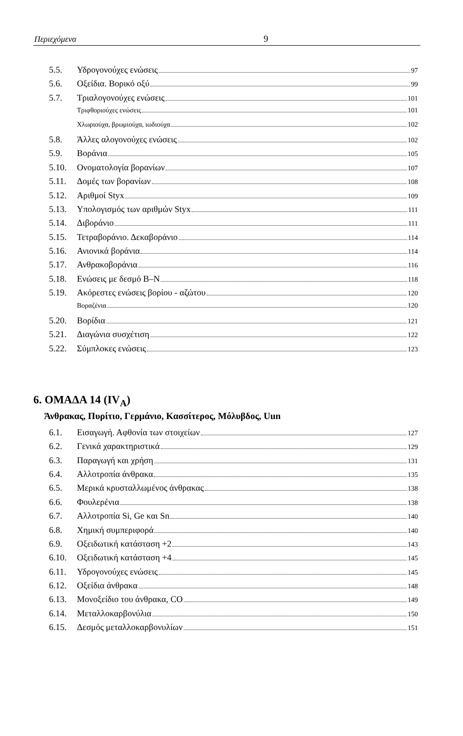Περιεχόμενα 9
5.5. Υδρογονούχες ενώσεις 97
5.6. Οξείδια. Βορικό οξύ 99
5.7. Τριαλογονούχες ενώσεις 101
Τριφθοριούχες ενώσεις 101
Χλωριούχα, βρωμιούχα, ιωδιούχα 102
5.8. Άλλες αλογονούχες ενώσεις 102
5.9. Βοράνια 105
5.10. Ονοματολογία βορανίων 107
5.11. Δομές των βορανίων 108
5.12. Αριθμοί Styx 109
5.13. Υπολογισμός των αριθμών Styx 111
5.14. Διβοράνιο 111
5.15. Τετραβοράνιο. Δεκαβοράνιο 114
5.16. Ανιονικά βοράνια 114
5.17. Ανθρακοβοράνια 116
5.18. Ενώσεις με δεσμό B–N 118
5.19. Ακόρεστες ενώσεις βορίου - αζώτου 120
Βοραζένια 120
5.20. Βορίδια 121
5.21. Διαγώνια συσχέτιση 122
5.22. Σύμπλοκες ενώσεις 123
6. ΟΜΑΔΑ 14 (IV<sub>A</sub>)
Άνθρακας, Πυρίτιο, Γερμάνιο, Κασσίτερος, Μόλυβδος, Uun
6.1. Εισαγωγή. Αφθονία των στοιχείων 127
6.2. Γενικά χαρακτηριστικά 129
6.3. Παραγωγή και χρήση 131
6.4. Αλλοτροπία άνθρακα 135
6.5. Μερικά κρυσταλλωμένος άνθρακας 138
6.6. Φουλερένια 138
6.7. Αλλοτροπία Si, Ge και Sn 140
6.8. Χημική συμπεριφορά 140
6.9. Οξειδωτική κατάσταση +2 143
6.10. Οξειδωτική κατάσταση +4 145
6.11. Υδρογονούχες ενώσεις 145
6.12. Οξείδια άνθρακα 148
6.13. Μονοξείδιο του άνθρακα, CO 149
6.14. Μεταλλοκαρβονύλια 150
6.15. Δεσμός μεταλλοκαρβονυλίων 151